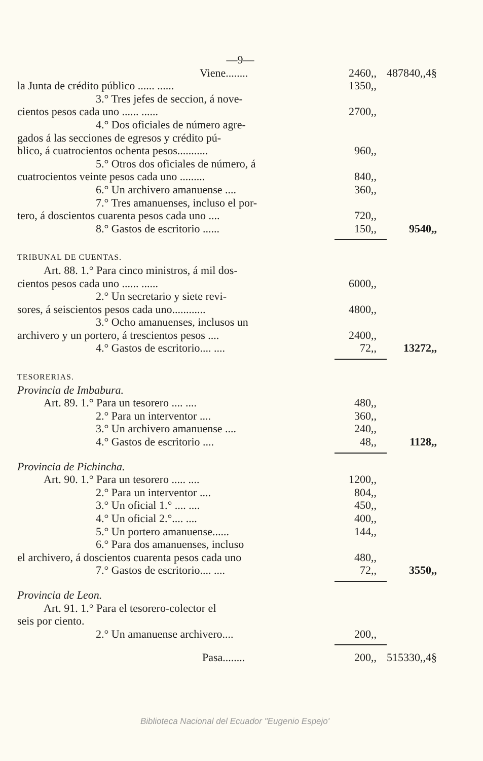—9—
| Viene........ | 2460,, | 487840,,4§ |
| la Junta de crédito público ...... ...... | 1350,, | |
| 3.° Tres jefes de seccion, á nove- | | |
| cientos pesos cada uno ...... ...... | 2700,, | |
| 4.° Dos oficiales de número agre- | | |
| gados á las secciones de egresos y crédito pú- | | |
| blico, á cuatrocientos ochenta pesos........... | 960,, | |
| 5.° Otros dos oficiales de número, á | | |
| cuatrocientos veinte pesos cada uno ......... | 840,, | |
| 6.° Un archivero amanuense .... | 360,, | |
| 7.° Tres amanuenses, incluso el por- | | |
| tero, á doscientos cuarenta pesos cada uno .... | 720,, | |
| 8.° Gastos de escritorio ...... | 150,, | 9540,, |
| TRIBUNAL DE CUENTAS. | | |
| Art. 88. 1.° Para cinco ministros, á mil dos- | | |
| cientos pesos cada uno ...... ...... | 6000,, | |
| 2.° Un secretario y siete revi- | | |
| sores, á seiscientos pesos cada uno............ | 4800,, | |
| 3.° Ocho amanuenses, inclusos un | | |
| archivero y un portero, á trescientos pesos .... | 2400,, | |
| 4.° Gastos de escritorio.... .... | 72,, | 13272,, |
| TESORERIAS. | | |
| Provincia de Imbabura. | | |
| Art. 89. 1.° Para un tesorero .... .... | 480,, | |
| 2.° Para un interventor .... | 360,, | |
| 3.° Un archivero amanuense .... | 240,, | |
| 4.° Gastos de escritorio .... | 48,, | 1128,, |
| Provincia de Pichincha. | | |
| Art. 90. 1.° Para un tesorero ..... .... | 1200,, | |
| 2.° Para un interventor .... | 804,, | |
| 3.° Un oficial 1.° .... .... | 450,, | |
| 4.° Un oficial 2.°.... .... | 400,, | |
| 5.° Un portero amanuense...... | 144,, | |
| 6.° Para dos amanuenses, incluso | | |
| el archivero, á doscientos cuarenta pesos cada uno | 480,, | |
| 7.° Gastos de escritorio.... .... | 72,, | 3550,, |
| Provincia de Leon. | | |
| Art. 91. 1.° Para el tesorero-colector el | | |
| seis por ciento. | | |
| 2.° Un amanuense archivero.... | 200,, | |
| Pasa........ | 200,, | 515330,,4§ |
Biblioteca Nacional del Ecuador "Eugenio Espejo'